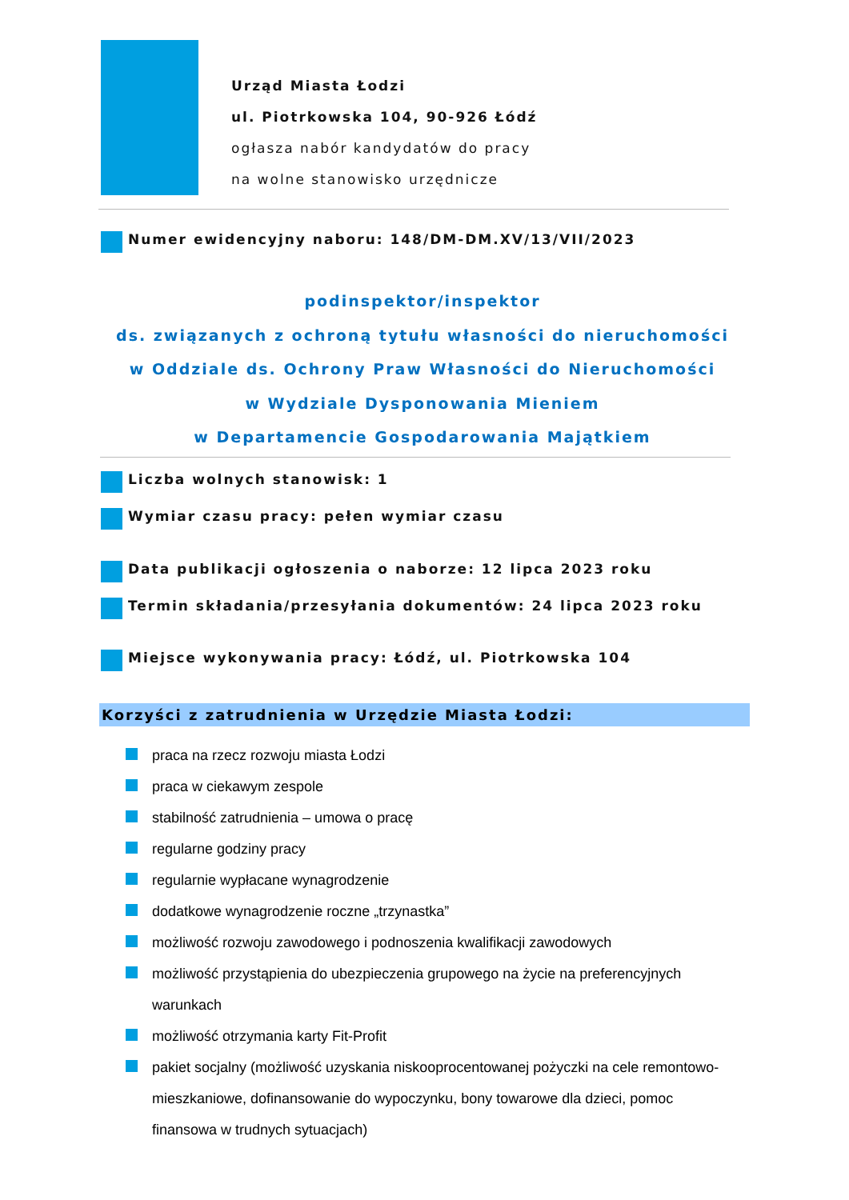Urząd Miasta Łodzi
ul. Piotrkowska 104, 90-926 Łódź
ogłasza nabór kandydatów do pracy
na wolne stanowisko urzędnicze
Numer ewidencyjny naboru: 148/DM-DM.XV/13/VII/2023
podinspektor/inspektor
ds. związanych z ochroną tytułu własności do nieruchomości
w Oddziale ds. Ochrony Praw Własności do Nieruchomości
w Wydziale Dysponowania Mieniem
w Departamencie Gospodarowania Majątkiem
Liczba wolnych stanowisk: 1
Wymiar czasu pracy: pełen wymiar czasu
Data publikacji ogłoszenia o naborze: 12 lipca 2023 roku
Termin składania/przesyłania dokumentów: 24 lipca 2023 roku
Miejsce wykonywania pracy: Łódź, ul. Piotrkowska 104
Korzyści z zatrudnienia w Urzędzie Miasta Łodzi:
praca na rzecz rozwoju miasta Łodzi
praca w ciekawym zespole
stabilność zatrudnienia – umowa o pracę
regularne godziny pracy
regularnie wypłacane wynagrodzenie
dodatkowe wynagrodzenie roczne „trzynastka”
możliwość rozwoju zawodowego i podnoszenia kwalifikacji zawodowych
możliwość przystąpienia do ubezpieczenia grupowego na życie na preferencyjnych warunkach
możliwość otrzymania karty Fit-Profit
pakiet socjalny (możliwość uzyskania niskooprocentowanej pożyczki na cele remontowo-mieszkaniowe, dofinansowanie do wypoczynku, bony towarowe dla dzieci, pomoc finansowa w trudnych sytuacjach)